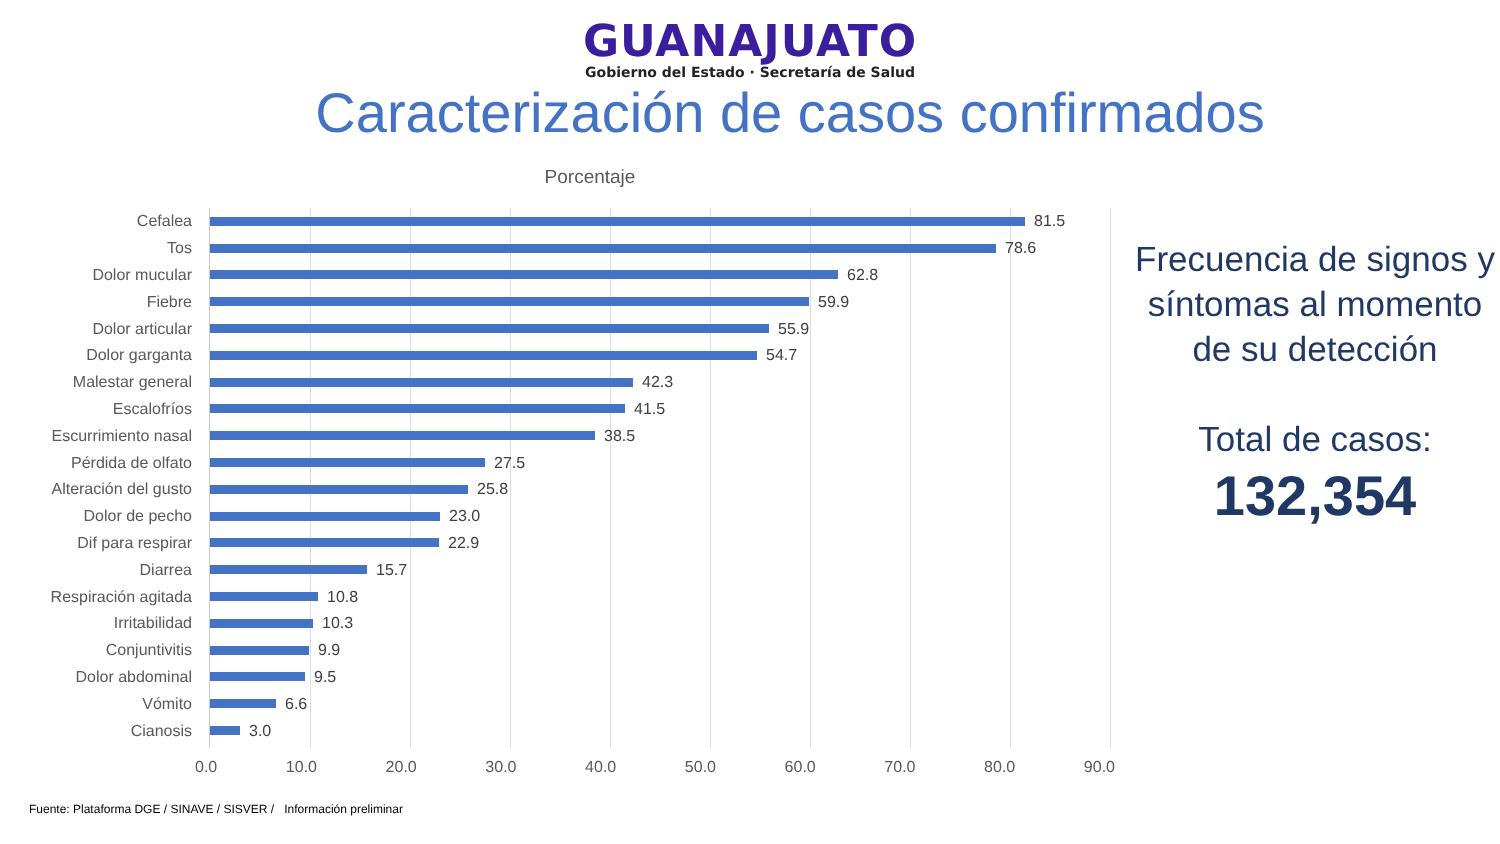GUANAJUATO
Gobierno del Estado · Secretaría de Salud
Caracterización de casos confirmados
Porcentaje
Cefalea
81.5
Tos
78.6
Dolor mucular
62.8
Fiebre
59.9
Dolor articular
55.9
Dolor garganta
54.7
Malestar general
42.3
Escalofríos
41.5
Escurrimiento nasal
38.5
Pérdida de olfato
27.5
Alteración del gusto
25.8
Dolor de pecho
23.0
Dif para respirar
22.9
Diarrea
15.7
Respiración agitada
10.8
Irritabilidad
10.3
Conjuntivitis
9.9
Dolor abdominal
9.5
Vómito
6.6
Cianosis
3.0
0.0 10.0 20.0 30.0 40.0 50.0 60.0 70.0 80.0 90.0
Frecuencia de signos y síntomas al momento de su detección
Total de casos:
132,354
Fuente: Plataforma DGE / SINAVE / SISVER / Información preliminar